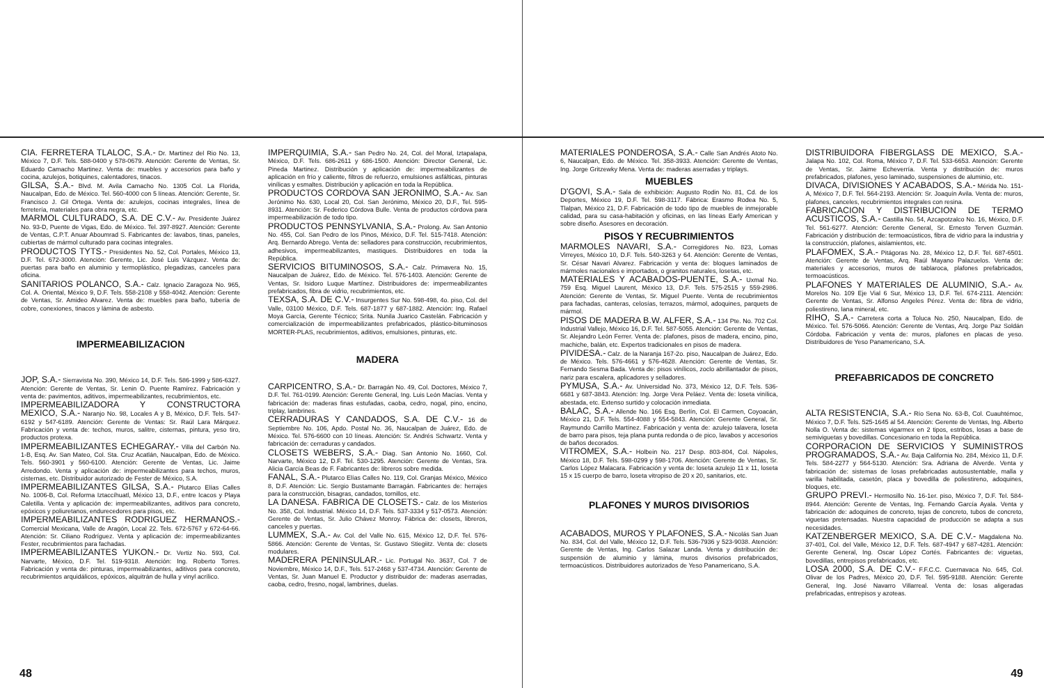CIA. FERRETERA TLALOC, S.A.- Dr. Martinez del Rio No. 13, México 7, D.F. Tels. 588-0400 y 578-0679. Atención: Gerente de Ventas, Sr. Eduardo Camacho Martinez. Venta de: muebles y accesorios para baño y cocina, azulejos, botiquines, calentadores, tinacos.
GILSA, S.A.- Blvd. M. Avila Camacho No. 1305 Col. La Florida, Naucalpan, Edo. de México. Tel. 560-4000 con 5 líneas. Atención: Gerente, Sr. Francisco J. Gil Ortega. Venta de: azulejos, cocinas integrales, línea de ferretería, materiales para obra negra, etc.
MARMOL CULTURADO, S.A. DE C.V.- Av. Presidente Juárez No. 93-D, Puente de Vigas, Edo. de México. Tel. 397-8927. Atención: Gerente de Ventas, C.P.T. Anuar Aboumrad S. Fabricantes de: lavabos, tinas, paneles, cubiertas de mármol culturado para cocinas integrales.
PRODUCTOS TYTS.- Presidentes No. 52, Col. Portales, México 13, D.F. Tel. 672-3000. Atención: Gerente, Lic. José Luis Vázquez. Venta de: puertas para baño en aluminio y termoplástico, plegadizas, canceles para oficina.
SANITARIOS POLANCO, S.A.- Calz. Ignacio Zaragoza No. 965, Col. A. Oriental, México 9, D.F. Tels. 558-2108 y 558-4042. Atención: Gerente de Ventas, Sr. Amideo Alvarez. Venta de: muebles para baño, tubería de cobre, conexiones, tinacos y lámina de asbesto.
IMPERMEABILIZACION
JOP, S.A.- Sierravista No. 390, México 14, D.F. Tels. 586-1999 y 586-6327. Atención: Gerente de Ventas, Sr. Lenin O. Puente Ramírez. Fabricación y venta de: pavimentos, aditivos, impermeabilizantes, recubrimientos, etc.
IMPERMEABILIZADORA Y CONSTRUCTORA MEXICO, S.A.- Naranjo No. 98, Locales A y B, México, D.F. Tels. 547-6192 y 547-6189. Atención: Gerente de Ventas: Sr. Raúl Lara Márquez. Fabricación y venta de: techos, muros, salitre, cisternas, pintura, yeso tiro, productos protexa.
IMPERMEABILIZANTES ECHEGARAY.- Villa del Carbón No. 1-B, Esq. Av. San Mateo, Col. Sta. Cruz Acatlán, Naucalpan, Edo. de México. Tels. 560-3901 y 560-6100. Atención: Gerente de Ventas, Lic. Jaime Arredondo. Venta y aplicación de: impermeabilizantes para techos, muros, cisternas, etc. Distribuidor autorizado de Fester de México, S.A.
IMPERMEABILIZANTES GILSA, S.A.- Plutarco Elías Calles No. 1006-B, Col. Reforma Iztaccíhuatl, México 13, D.F., entre Icacos y Playa Caletilla. Venta y aplicación de: impermeabilizantes, aditivos para concreto, epóxicos y poliuretanos, endurecedores para pisos, etc.
IMPERMEABILIZANTES RODRIGUEZ HERMANOS.- Comercial Mexicana, Valle de Aragón, Local 22. Tels. 672-5767 y 672-64-66. Atención: Sr. Ciliano Rodríguez. Venta y aplicación de: impermeabilizantes Fester, recubrimientos para fachadas.
IMPERMEABILIZANTES YUKON.- Dr. Vertiz No. 593, Col. Narvarte, México, D.F. Tel. 519-9318. Atención: Ing. Roberto Torres. Fabricación y venta de: pinturas, impermeabilizantes, aditivos para concreto, recubrimientos arquidálicos, epóxicos, alquitrán de hulla y vinyl acrílico.
IMPERQUIMIA, S.A.- San Pedro No. 24, Col. del Moral, Iztapalapa, México, D.F. Tels. 686-2611 y 686-1500. Atención: Director General, Lic. Pineda Martinez. Distribución y aplicación de: impermeabilizantes de aplicación en frío y caliente, filtros de refuerzo, emulsiones asfálticas, pinturas vinílicas y esmaltes. Distribución y aplicación en toda la República.
PRODUCTOS CORDOVA SAN JERONIMO, S.A.- Av. San Jerónimo No. 630, Local 20, Col. San Jerónimo, México 20, D.F., Tel. 595-8931. Atención: Sr. Federico Córdova Bulle. Venta de productos córdova para impermeabilización de todo tipo.
PRODUCTOS PENNSYLVANIA, S.A.- Prolong. Av. San Antonio No. 455, Col. San Pedro de los Pinos, México, D.F. Tel. 515-7418. Atención: Arq. Bernardo Abrego. Venta de: selladores para construcción, recubrimientos, adhesivos, impermeabilizantes, mastiques. Distribuidores en toda la República.
SERVICIOS BITUMINOSOS, S.A.- Calz. Primavera No. 15, Naucalpan de Juárez, Edo. de México. Tel. 576-1403. Atención: Gerente de Ventas, Sr. Isidoro Luque Martínez. Distribuidores de: impermeabilizantes prefabricados, fibra de vidrio, recubrimientos, etc.
TEXSA, S.A. DE C.V.- Insurgentes Sur No. 598-498, 4o. piso, Col. del Valle, 03100 México, D.F. Tels. 687-1877 y 687-1882. Atención: Ing. Rafael Moya García, Gerente Técnico; Srita. Nunila Juarico Castelán. Fabricación y comercialización de impermeabilizantes prefabricados, plástico-bituminosos MORTER-PLAS, recubrimientos, aditivos, emulsiones, pinturas, etc.
MADERA
CARPICENTRO, S.A.- Dr. Barragán No. 49, Col. Doctores, México 7, D.F. Tel. 761-0199. Atención: Gerente General, Ing. Luis León Macías. Venta y fabricación de: maderas finas estufadas, caoba, cedro, nogal, pino, encino, triplay, lambrines.
CERRADURAS Y CANDADOS, S.A. DE C.V.- 16 de Septiembre No. 106, Apdo. Postal No. 36, Naucalpan de Juárez, Edo. de México. Tel. 576-6600 con 10 líneas. Atención: Sr. Andrés Schwartz. Venta y fabricación de: cerraduras y candados.
CLOSETS WEBERS, S.A.- Diag. San Antonio No. 1660, Col. Narvarte, México 12, D.F. Tel. 530-1295. Atención: Gerente de Ventas, Sra. Alicia García Beas de F. Fabricantes de: libreros sobre medida.
FANAL, S.A.- Plutarco Elías Calles No. 119, Col. Granjas México, México 8, D.F. Atención: Lic. Sergio Bustamante Barragán. Fabricantes de: herrajes para la construcción, bisagras, candados, tornillos, etc.
LA DANESA. FABRICA DE CLOSETS.- Calz. de los Misterios No. 358, Col. Industrial. México 14, D.F. Tels. 537-3334 y 517-0573. Atención: Gerente de Ventas, Sr. Julio Chávez Monroy. Fábrica de: closets, libreros, canceles y puertas.
LUMMEX, S.A.- Av. Col. del Valle No. 615, México 12, D.F. Tel. 576-5866. Atención: Gerente de Ventas, Sr. Gustavo Stiegiitz. Venta de: closets modulares.
MADERERA PENINSULAR.- Lic. Portugal No. 3637, Col. 7 de Noviembre, México 14, D.F., Tels. 517-2468 y 537-4734. Atención: Gerente de Ventas, Sr. Juan Manuel E. Productor y distribuidor de: maderas aserradas, caoba, cedro, fresno, nogal, lambrines, duelas.
48
MATERIALES PONDEROSA, S.A.- Calle San Andrés Atoto No. 6, Naucalpan, Edo. de México. Tel. 358-3933. Atención: Gerente de Ventas, Ing. Jorge Gritzewky Mena. Venta de: maderas aserradas y triplays.
MUEBLES
D'GOVI, S.A.- Sala de exhibición: Augusto Rodin No. 81, Cd. de los Deportes, México 19, D.F. Tel. 598-3117. Fábrica: Erasmo Rodea No. 5, Tlalpan, México 21, D.F. Fabricación de todo tipo de muebles de inmejorable calidad, para su casa-habitación y oficinas, en las líneas Early American y sobre diseño. Asesores en decoración.
PISOS Y RECUBRIMIENTOS
MARMOLES NAVARI, S.A.- Corregidores No. 823, Lomas Virreyes, México 10, D.F. Tels. 540-3263 y 64. Atención: Gerente de Ventas, Sr. César Navari Alvarez. Fabricación y venta de: bloques laminados de mármoles nacionales e importados, o granitos naturales, losetas, etc.
MATERIALES Y ACABADOS-PUENTE, S.A.- Uxmal No. 759 Esq. Miguel Laurent, México 13, D.F. Tels. 575-2515 y 559-2986. Atención: Gerente de Ventas, Sr. Miguel Puente. Venta de recubrimientos para fachadas, canteras, celosías, terrazos, mármol, adoquines, parquets de mármol.
PISOS DE MADERA B.W. ALFER, S.A.- 134 Pte. No. 702 Col. Industrial Vallejo, México 16, D.F. Tel. 587-5055. Atención: Gerente de Ventas, Sr. Alejandro León Ferrer. Venta de: plafones, pisos de madera, encino, pino, machiche, balán, etc. Expertos tradicionales en pisos de madera.
PIVIDESA.- Calz. de la Naranja 167-2o. piso, Naucalpan de Juárez, Edo. de México. Tels. 576-4661 y 576-4628. Atención: Gerente de Ventas, Sr. Fernando Sesma Bada. Venta de: pisos vinílicos, zoclo abrillantador de pisos, nariz para escalera, aplicadores y selladores.
PYMUSA, S.A.- Av. Universidad No. 373, México 12, D.F. Tels. 536-6681 y 687-3843. Atención: Ing. Jorge Vera Peláez. Venta de: loseta vinílica, abestada, etc. Extenso surtido y colocación inmediata.
BALAC, S.A.- Allende No. 166 Esq. Berlín, Col. El Carmen, Coyoacán, México 21, D.F. Tels. 554-4088 y 554-5843. Atención: Gerente General, Sr. Raymundo Carrillo Martínez. Fabricación y venta de: azulejo talavera, loseta de barro para pisos, teja plana punta redonda o de pico, lavabos y accesorios de baños decorados.
VITROMEX, S.A.- Holbein No. 217 Desp. 803-804, Col. Nápoles, México 18, D.F. Tels. 598-0299 y 598-1706. Atención: Gerente de Ventas, Sr. Carlos López Malacara. Fabricación y venta de: loseta azulejo 11 x 11, loseta 15 x 15 cuerpo de barro, loseta vitropiso de 20 x 20, sanitarios, etc.
PLAFONES Y MUROS DIVISORIOS
ACABADOS, MUROS Y PLAFONES, S.A.- Nicolás San Juan No. 834, Col. del Valle, México 12, D.F. Tels. 536-7936 y 523-9038. Atención: Gerente de Ventas, Ing. Carlos Salazar Landa. Venta y distribución de: suspensión de aluminio y lámina, muros divisorios prefabricados, termoacústicos. Distribuidores autorizados de Yeso Panamericano, S.A.
DISTRIBUIDORA FIBERGLASS DE MEXICO, S.A.- Jalapa No. 102, Col. Roma, México 7, D.F. Tel. 533-6653. Atención: Gerente de Ventas, Sr. Jaime Echeverría. Venta y distribución de: muros prefabricados, plafones, yeso laminado, suspensiones de aluminio, etc.
DIVACA, DIVISIONES Y ACABADOS, S.A.- Mérida No. 151-A, México 7, D.F. Tel. 564-2193. Atención: Sr. Joaquín Avila. Venta de: muros, plafones, canceles, recubrimientos integrales con resina.
FABRICACION Y DISTRIBUCION DE TERMO ACUSTICOS, S.A.- Castilla No. 54, Azcapotzalco No. 16, México, D.F. Tel. 561-6277. Atención: Gerente General, Sr. Ernesto Terven Guzmán. Fabricación y distribución de: termoacústicos, fibra de vidrio para la industria y la construcción, plafones, aislamientos, etc.
PLAFOMEX, S.A.- Pitágoras No. 28, México 12, D.F. Tel. 687-6501. Atención: Gerente de Ventas, Arq. Raúl Mayano Palazuelos. Venta de: materiales y accesorios, muros de tablaroca, plafones prefabricados, termoacústicos.
PLAFONES Y MATERIALES DE ALUMINIO, S.A.- Av. Morelos No. 109 Eje Vial 6 Sur, México 13, D.F. Tel. 674-2111. Atención: Gerente de Ventas, Sr. Alfonso Angeles Pérez. Venta de: fibra de vidrio, poliestireno, lana mineral, etc.
RIHO, S.A.- Carretera corta a Toluca No. 250, Naucalpan, Edo. de México. Tel. 576-5066. Atención: Gerente de Ventas, Arq. Jorge Paz Soldán Córdoba. Fabricación y venta de: muros, plafones en placas de yeso. Distribuidores de Yeso Panamericano, S.A.
PREFABRICADOS DE CONCRETO
ALTA RESISTENCIA, S.A.- Río Sena No. 63-B, Col. Cuauhtémoc, México 7, D.F. Tels. 525-1645 al 54. Atención: Gerente de Ventas, Ing. Alberto Nolla O. Venta de: sistemas vigarmex en 2 tipos, estribos, losas a base de semiviguetas y bovedillas. Concesionario en toda la República.
CORPORACION DE SERVICIOS Y SUMINISTROS PROGRAMADOS, S.A.- Av. Baja California No. 284, México 11, D.F. Tels. 584-2277 y 564-5130. Atención: Sra. Adriana de Alverde. Venta y fabricación de: sistemas de losas prefabricadas autosustentable, malla y varilla habilitada, casetón, placa y bovedilla de poliestireno, adoquines, bloques, etc.
GRUPO PREVI.- Hermosillo No. 16-1er. piso, México 7, D.F. Tel. 584-8944. Atención: Gerente de Ventas, Ing. Fernando García Ayala. Venta y fabricación de: adoquines de concreto, tejas de concreto, tubos de concreto, viguetas pretensadas. Nuestra capacidad de producción se adapta a sus necesidades.
KATZENBERGER MEXICO, S.A. DE C.V.- Magdalena No. 37-401, Col. del Valle, México 12, D.F. Tels. 687-4947 y 687-4281. Atención: Gerente General, Ing. Oscar López Cortés. Fabricantes de: viguetas, bovedillas, entrepisos prefabricados, etc.
LOSA 2000, S.A. DE C.V.- F.F.C.C. Cuernavaca No. 645, Col. Olivar de los Padres, México 20, D.F. Tel. 595-9188. Atención: Gerente General, Ing. José Navarro Villarreal. Venta de: losas aligeradas prefabricadas, entrepisos y azoteas.
49